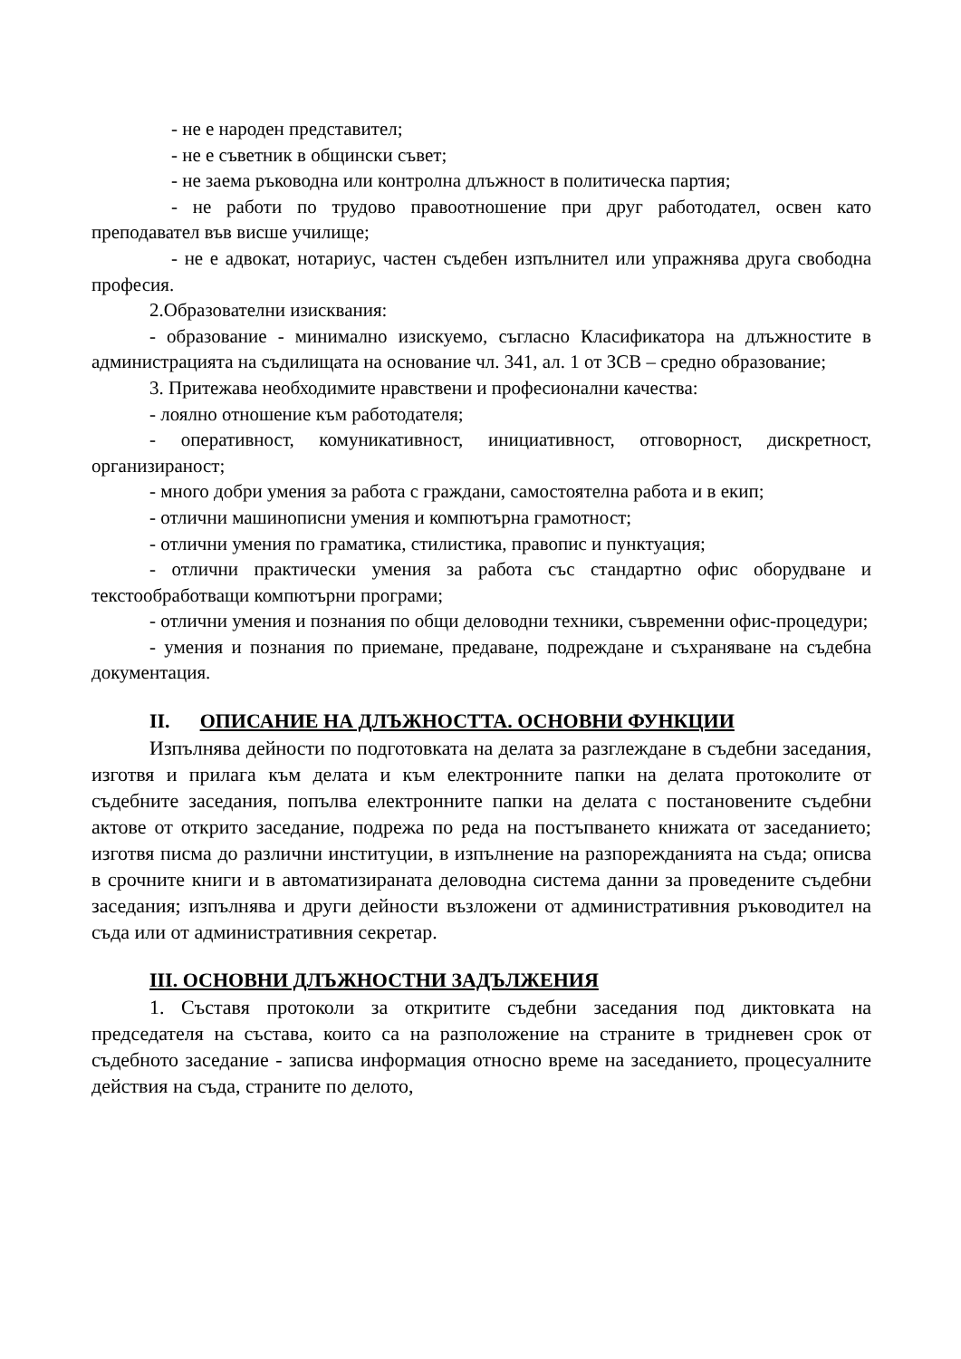- не е народен представител;
- не е съветник в общински съвет;
- не заема ръководна или контролна длъжност в политическа партия;
- не работи по трудово правоотношение при друг работодател, освен като преподавател във висше училище;
- не е адвокат, нотариус, частен съдебен изпълнител или упражнява друга свободна професия.
2.Образователни изисквания:
- образование - минимално изискуемо, съгласно Класификатора на длъжностите в администрацията на съдилищата на основание чл. 341, ал. 1 от ЗСВ – средно образование;
3. Притежава необходимите нравствени и професионални качества:
- лоялно отношение към работодателя;
- оперативност, комуникативност, инициативност, отговорност, дискретност, организираност;
- много добри умения за работа с граждани, самостоятелна работа и в екип;
- отлични машинописни умения и компютърна грамотност;
- отлични умения по граматика, стилистика, правопис и пунктуация;
- отлични практически умения за работа със стандартно офис оборудване и текстообработващи компютърни програми;
- отлични умения и познания по общи деловодни техники, съвременни офис-процедури;
- умения и познания по приемане, предаване, подреждане и съхраняване на съдебна документация.
II. ОПИСАНИЕ НА ДЛЪЖНОСТТА. ОСНОВНИ ФУНКЦИИ
Изпълнява дейности по подготовката на делата за разглеждане в съдебни заседания, изготвя и прилага към делата и към електронните папки на делата протоколите от съдебните заседания, попълва електронните папки на делата с постановените съдебни актове от открито заседание, подрежа по реда на постъпването книжата от заседанието; изготвя писма до различни институции, в изпълнение на разпорежданията на съда; описва в срочните книги и в автоматизираната деловодна система данни за проведените съдебни заседания; изпълнява и други дейности възложени от административния ръководител на съда или от административния секретар.
III. ОСНОВНИ ДЛЪЖНОСТНИ ЗАДЪЛЖЕНИЯ
1. Съставя протоколи за откритите съдебни заседания под диктовката на председателя на състава, които са на разположение на страните в тридневен срок от съдебното заседание - записва информация относно време на заседанието, процесуалните действия на съда, страните по делото,